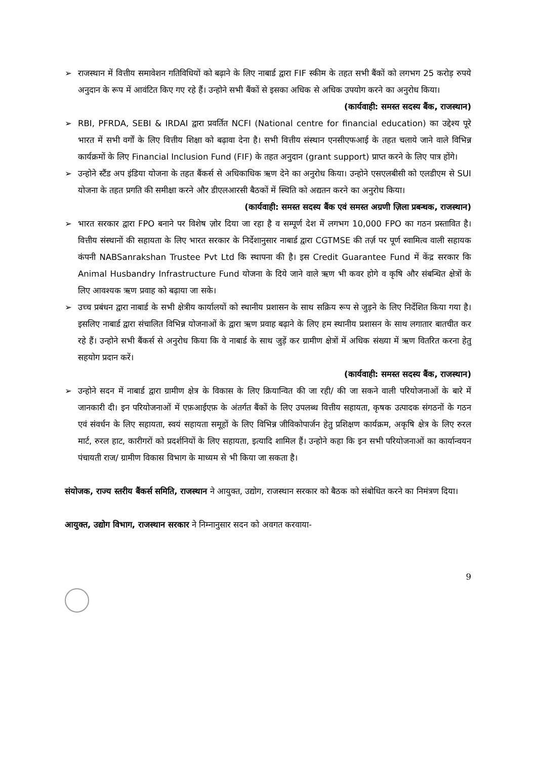➢ राजस्थान में वित्तीय समावेशन गतिविधियों को बढ़ाने के लिए नाबार्ड द्वारा FIF स्कीम के तहत सभी बैंकों को लगभग 25 करोड़ रुपये अनुदान के रूप में आवंटित किए गए रहे हैं। उन्होने सभी बैंकों से इसका अधिक से अधिक उपयोग करने का अनुरोध किया।
(कार्यवाही: समस्त सदस्य बैंक, राजस्थान)
➢ RBI, PFRDA, SEBI & IRDAI द्वारा प्रवर्तित NCFI (National centre for financial education) का उद्देश्य पूरे भारत में सभी वर्गों के लिए वित्तीय शिक्षा को बढ़ावा देना है। सभी वित्तीय संस्थान एनसीएफआई के तहत चलाये जाने वाले विभिन्न कार्यक्रमों के लिए Financial Inclusion Fund (FIF) के तहत अनुदान (grant support) प्राप्त करने के लिए पात्र होंगे।
➢ उन्होने स्टैंड अप इंडिया योजना के तहत बैंकर्स से अधिकाधिक ऋण देने का अनुरोध किया। उन्होने एसएलबीसी को एलडीएम से SUI योजना के तहत प्रगति की समीक्षा करने और डीएलआरसी बैठकों में स्थिति को अद्यतन करने का अनुरोध किया।
(कार्यवाही: समस्त सदस्य बैंक एवं समस्त अग्रणी ज़िला प्रबन्धक, राजस्थान)
➢ भारत सरकार द्वारा FPO बनाने पर विशेष ज़ोर दिया जा रहा है व सम्पूर्ण देश में लगभग 10,000 FPO का गठन प्रस्तावित है। वित्तीय संस्थानों की सहायता के लिए भारत सरकार के निर्देशानुसार नाबार्ड द्वारा CGTMSE की तर्ज़ पर पूर्ण स्वामित्व वाली सहायक कंपनी NABSanrakshan Trustee Pvt Ltd कि स्थापना की है। इस Credit Guarantee Fund में केंद्र सरकार कि Animal Husbandry Infrastructure Fund योजना के दिये जाने वाले ऋण भी कवर होगे व कृषि और संबन्धित क्षेत्रों के लिए आवश्यक ऋण प्रवाह को बढ़ाया जा सके।
➢ उच्च प्रबंधन द्वारा नाबार्ड के सभी क्षेत्रीय कार्यालयों को स्थानीय प्रशासन के साथ सक्रिय रूप से जुड़ने के लिए निर्देशित किया गया है। इसलिए नाबार्ड द्वारा संचालित विभिन्न योजनाओं के द्वारा ऋण प्रवाह बढ़ाने के लिए हम स्थानीय प्रशासन के साथ लगातार बातचीत कर रहे हैं। उन्होने सभी बैंकर्स से अनुरोध किया कि वे नाबार्ड के साथ जुड़ें कर ग्रामीण क्षेत्रों में अधिक संख्या में ऋण वितरित करना हेतु सहयोग प्रदान करें।
(कार्यवाही: समस्त सदस्य बैंक, राजस्थान)
➢ उन्होने सदन में नाबार्ड द्वारा ग्रामीण क्षेत्र के विकास के लिए क्रियान्वित की जा रही/ की जा सकने वाली परियोजनाओं के बारे में जानकारी दी। इन परियोजनाओं में एफ़आईएफ़ के अंतर्गत बैंकों के लिए उपलब्ध वित्तीय सहायता, कृषक उत्पादक संगठनों के गठन एवं संवर्धन के लिए सहायता, स्वयं सहायता समूहों के लिए विभिन्न जीविकोपार्जन हेतु प्रशिक्षण कार्यक्रम, अकृषि क्षेत्र के लिए रुरल मार्ट, रुरल हाट, कारीगरों को प्रदर्शनियों के लिए सहायता, इत्यादि शामिल हैं। उन्होने कहा कि इन सभी परियोजनाओं का कार्यान्वयन पंचायती राज/ ग्रामीण विकास विभाग के माध्यम से भी किया जा सकता है।
संयोजक, राज्य स्तरीय बैंकर्स समिति, राजस्थान ने आयुक्त, उद्योग, राजस्थान सरकार को बैठक को संबोधित करने का निमंत्रण दिया।
आयुक्त, उद्योग विभाग, राजस्थान सरकार ने निम्नानुसार सदन को अवगत करवाया-
9